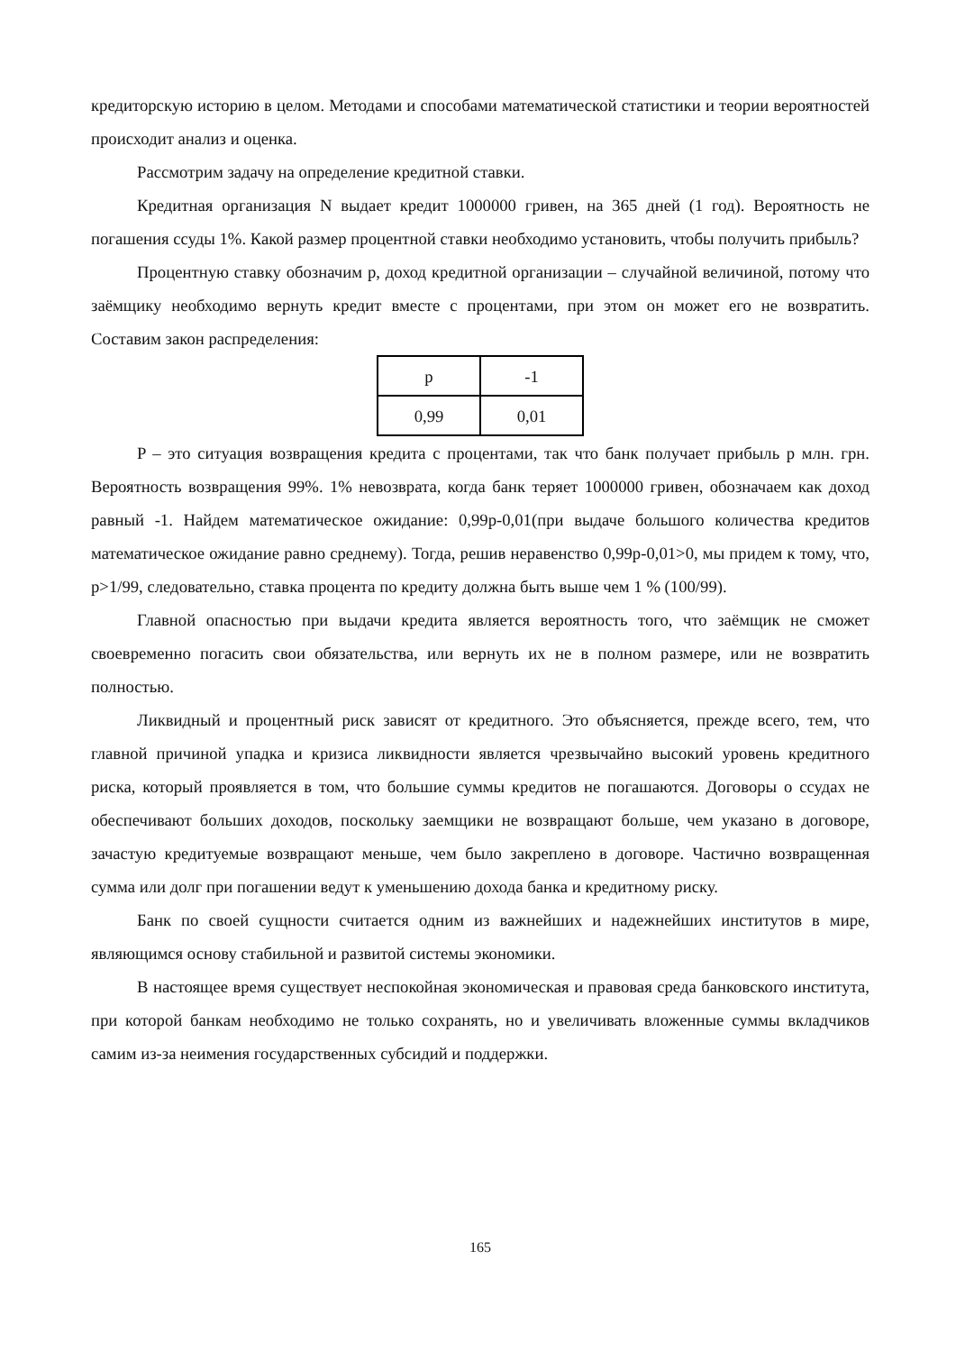кредиторскую историю в целом. Методами и способами математической статистики и теории вероятностей происходит анализ и оценка.
Рассмотрим задачу на определение кредитной ставки.
Кредитная организация N выдает кредит 1000000 гривен, на 365 дней (1 год). Вероятность не погашения ссуды 1%. Какой размер процентной ставки необходимо установить, чтобы получить прибыль?
Процентную ставку обозначим p, доход кредитной организации – случайной величиной, потому что заёмщику необходимо вернуть кредит вместе с процентами, при этом он может его не возвратить. Составим закон распределения:
| p | -1 |
| 0,99 | 0,01 |
P – это ситуация возвращения кредита с процентами, так что банк получает прибыль p млн. грн. Вероятность возвращения 99%. 1% невозврата, когда банк теряет 1000000 гривен, обозначаем как доход равный -1. Найдем математическое ожидание: 0,99p-0,01(при выдаче большого количества кредитов математическое ожидание равно среднему). Тогда, решив неравенство 0,99p-0,01>0, мы придем к тому, что, p>1/99, следовательно, ставка процента по кредиту должна быть выше чем 1 % (100/99).
Главной опасностью при выдачи кредита является вероятность того, что заёмщик не сможет своевременно погасить свои обязательства, или вернуть их не в полном размере, или не возвратить полностью.
Ликвидный и процентный риск зависят от кредитного. Это объясняется, прежде всего, тем, что главной причиной упадка и кризиса ликвидности является чрезвычайно высокий уровень кредитного риска, который проявляется в том, что большие суммы кредитов не погашаются. Договоры о ссудах не обеспечивают больших доходов, поскольку заемщики не возвращают больше, чем указано в договоре, зачастую кредитуемые возвращают меньше, чем было закреплено в договоре. Частично возвращенная сумма или долг при погашении ведут к уменьшению дохода банка и кредитному риску.
Банк по своей сущности считается одним из важнейших и надежнейших институтов в мире, являющимся основу стабильной и развитой системы экономики.
В настоящее время существует неспокойная экономическая и правовая среда банковского института, при которой банкам необходимо не только сохранять, но и увеличивать вложенные суммы вкладчиков самим из-за неимения государственных субсидий и поддержки.
165